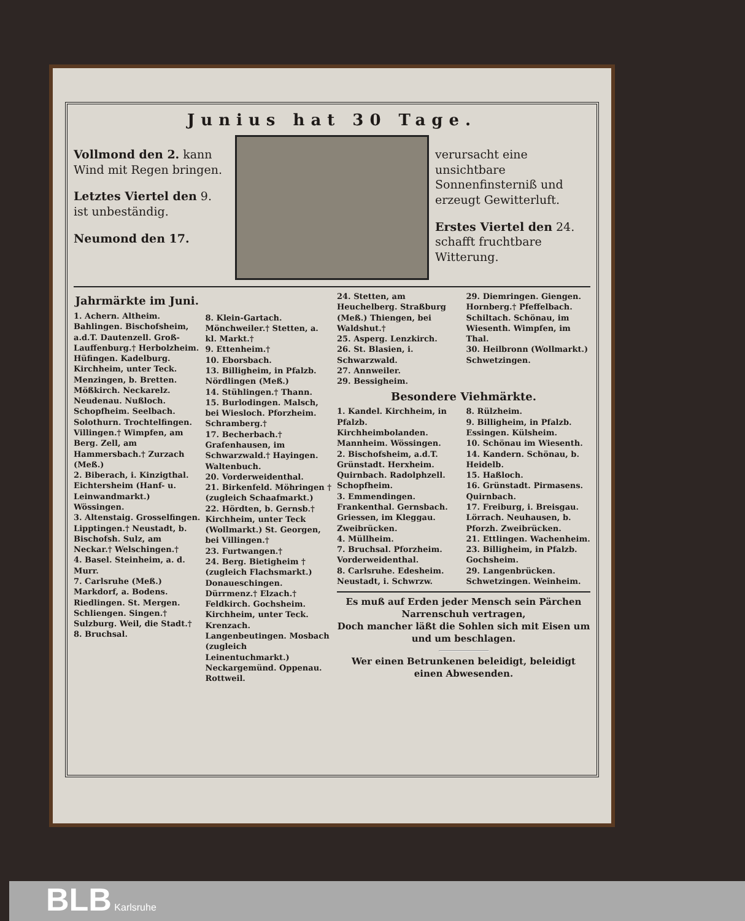Junius hat 30 Tage.
Vollmond den 2. kann Wind mit Regen bringen.
Letztes Viertel den 9. ist unbeständig.
Neumond den 17.
verursacht eine unsichtbare Sonnenfinsterniß und erzeugt Gewitterluft.
Erstes Viertel den 24. schafft fruchtbare Witterung.
Jahrmärkte im Juni.
1. Achern. Altheim. Bahlingen. Bischofsheim, a.d.T. Dautenzell. Groß-Lauffenburg.† Herbolzheim. Hüfingen. Kadelburg. Kirchheim, unter Teck. Menzingen, b. Bretten. Mößkirch. Neckarelz. Neudenau. Nußloch. Schopfheim. Seelbach. Solothurn. Trochtelfingen. Villingen.† Wimpfen, am Berg. Zell, am Hammersbach.† Zurzach (Meß.)
2. Biberach, i. Kinzigthal. Eichtersheim (Hanf- u. Leinwandmarkt.) Wössingen.
3. Altenstaig. Grosselfingen. Lipptingen.† Neustadt, b. Bischofsh. Sulz, am Neckar.† Welschingen.†
4. Basel. Steinheim, a. d. Murr.
7. Carlsruhe (Meß.) Markdorf, a. Bodens. Riedlingen. St. Mergen. Schliengen. Singen.† Sulzburg. Weil, die Stadt.†
8. Bruchsal.
8. Klein-Gartach. Mönchweiler.† Stetten, a. kl. Markt.†
9. Ettenheim.†
10. Eborsbach.
13. Billigheim, in Pfalzb. Nördlingen (Meß.)
14. Stühlingen.† Thann.
15. Burlodingen. Malsch, bei Wiesloch. Pforzheim. Schramberg.†
17. Becherbach.† Grafenhausen, im Schwarzwald.† Hayingen. Waltenbuch.
20. Vorderweidenthal.
21. Birkenfeld. Möhringen † (zugleich Schaafmarkt.)
22. Hördten, b. Gernsb.† Kirchheim, unter Teck (Wollmarkt.) St. Georgen, bei Villingen.†
23. Furtwangen.†
24. Berg. Bietigheim † (zugleich Flachsmarkt.) Donaueschingen. Dürrmenz.† Elzach.† Feldkirch. Gochsheim. Kirchheim, unter Teck. Krenzach. Langenbeutingen. Mosbach (zugleich Leinentuchmarkt.) Neckargemünd. Oppenau. Rottweil.
24. Stetten, am Heuchelberg. Straßburg (Meß.) Thiengen, bei Waldshut.†
25. Asperg. Lenzkirch.
26. St. Blasien, i. Schwarzwald.
27. Annweiler.
29. Bessigheim.
29. Diemringen. Giengen. Hornberg.† Pfeffelbach. Schiltach. Schönau, im Wiesenth. Wimpfen, im Thal.
30. Heilbronn (Wollmarkt.) Schwetzingen.
Besondere Viehmärkte.
1. Kandel. Kirchheim, in Pfalzb. Kirchheimbolanden. Mannheim. Wössingen.
2. Bischofsheim, a.d.T. Grünstadt. Herxheim. Quirnbach. Radolphzell. Schopfheim.
3. Emmendingen. Frankenthal. Gernsbach. Griessen, im Kleggau. Zweibrücken.
4. Müllheim.
7. Bruchsal. Pforzheim. Vorderweidenthal.
8. Carlsruhe. Edesheim. Neustadt, i. Schwrzw.
8. Rülzheim.
9. Billigheim, in Pfalzb. Essingen. Külsheim.
10. Schönau im Wiesenth.
14. Kandern. Schönau, b. Heidelb.
15. Haßloch.
16. Grünstadt. Pirmasens. Quirnbach.
17. Freiburg, i. Breisgau. Lörrach. Neuhausen, b. Pforzh. Zweibrücken.
21. Ettlingen. Wachenheim.
23. Billigheim, in Pfalzb. Gochsheim.
29. Langenbrücken. Schwetzingen. Weinheim.
Es muß auf Erden jeder Mensch sein Pärchen Narrenschuh vertragen,
Doch mancher läßt die Sohlen sich mit Eisen um und um beschlagen.
Wer einen Betrunkenen beleidigt, beleidigt einen Abwesenden.
BLB Karlsruhe